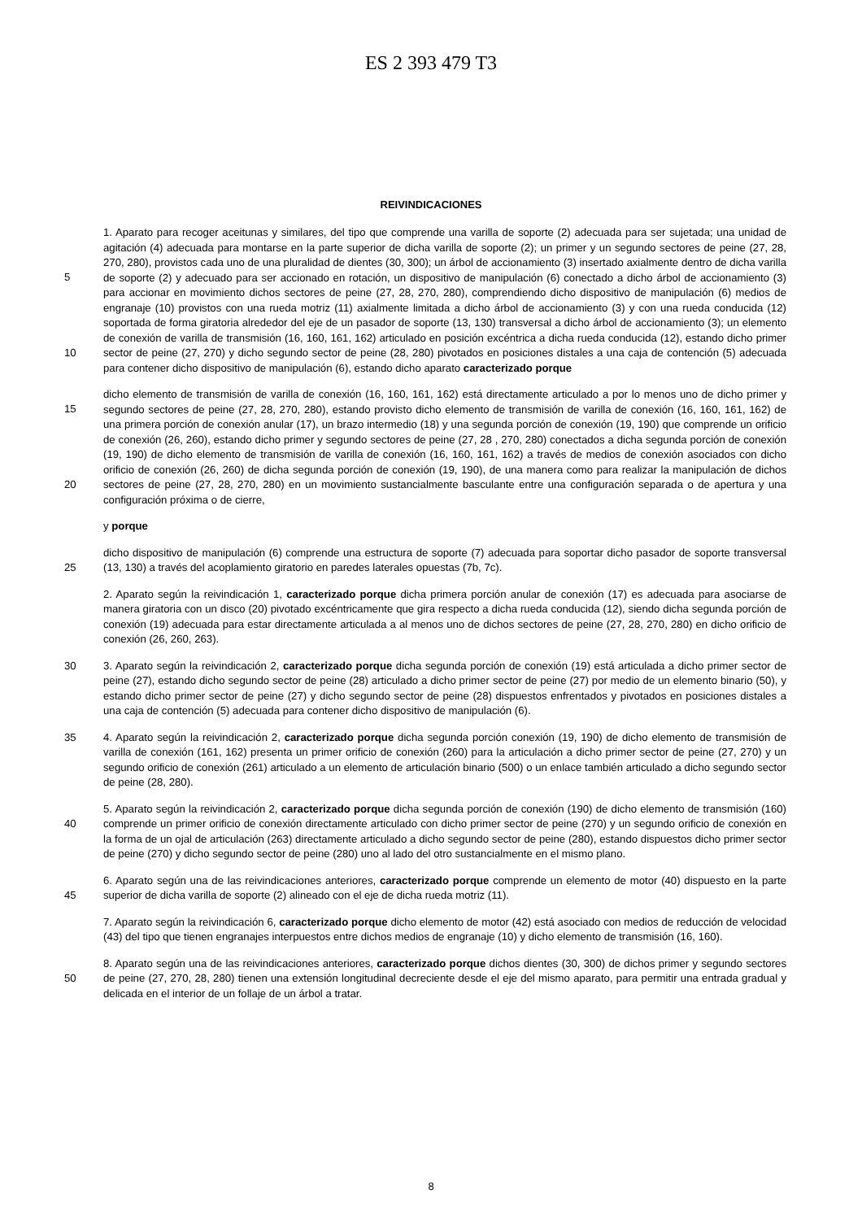ES 2 393 479 T3
REIVINDICACIONES
1. Aparato para recoger aceitunas y similares, del tipo que comprende una varilla de soporte (2) adecuada para ser sujetada; una unidad de agitación (4) adecuada para montarse en la parte superior de dicha varilla de soporte (2); un primer y un segundo sectores de peine (27, 28, 270, 280), provistos cada uno de una pluralidad de dientes (30, 300);
5
un árbol de accionamiento (3) insertado axialmente dentro de dicha varilla de soporte (2) y adecuado para ser accionado en rotación, un dispositivo de manipulación (6) conectado a dicho árbol de accionamiento (3) para accionar en movimiento dichos sectores de peine (27, 28, 270, 280), comprendiendo dicho dispositivo de manipulación (6) medios de engranaje (10) provistos con una rueda motriz (11) axialmente limitada a dicho árbol de accionamiento (3) y con una rueda conducida (12) soportada de forma giratoria alrededor del eje de un pasador de
10
soporte (13, 130) transversal a dicho árbol de accionamiento (3); un elemento de conexión de varilla de transmisión (16, 160, 161, 162) articulado en posición excéntrica a dicha rueda conducida (12), estando dicho primer sector de peine (27, 270) y dicho segundo sector de peine (28, 280) pivotados en posiciones distales a una caja de contención (5) adecuada para contener dicho dispositivo de manipulación (6), estando dicho aparato caracterizado porque
dicho elemento de transmisión de varilla de conexión (16, 160, 161, 162) está directamente articulado a por lo
15
menos uno de dicho primer y segundo sectores de peine (27, 28, 270, 280), estando provisto dicho elemento de transmisión de varilla de conexión (16, 160, 161, 162) de una primera porción de conexión anular (17), un brazo intermedio (18) y una segunda porción de conexión (19, 190) que comprende un orificio de conexión (26, 260), estando dicho primer y segundo sectores de peine (27, 28 , 270, 280) conectados a dicha segunda porción de conexión (19, 190) de dicho elemento de transmisión de varilla de conexión (16, 160, 161, 162) a través de medios
20
de conexión asociados con dicho orificio de conexión (26, 260) de dicha segunda porción de conexión (19, 190), de una manera como para realizar la manipulación de dichos sectores de peine (27, 28, 270, 280) en un movimiento sustancialmente basculante entre una configuración separada o de apertura y una configuración próxima o de cierre,
y porque
dicho dispositivo de manipulación (6) comprende una estructura de soporte (7) adecuada para soportar dicho
25
pasador de soporte transversal (13, 130) a través del acoplamiento giratorio en paredes laterales opuestas (7b, 7c).
2. Aparato según la reivindicación 1, caracterizado porque dicha primera porción anular de conexión (17) es adecuada para asociarse de manera giratoria con un disco (20) pivotado excéntricamente que gira respecto a dicha rueda conducida (12), siendo dicha segunda porción de conexión (19) adecuada para estar directamente articulada a al menos uno de dichos sectores de peine (27, 28, 270, 280) en dicho orificio de conexión (26, 260, 263).
30 3. Aparato según la reivindicación 2, caracterizado porque dicha segunda porción de conexión (19) está articulada a dicho primer sector de peine (27), estando dicho segundo sector de peine (28) articulado a dicho primer sector de peine (27) por medio de un elemento binario (50), y estando dicho primer sector de peine (27) y dicho segundo sector de peine (28) dispuestos enfrentados y pivotados en posiciones distales a una caja de contención (5) adecuada para contener dicho dispositivo de manipulación (6).
35 4. Aparato según la reivindicación 2, caracterizado porque dicha segunda porción conexión (19, 190) de dicho elemento de transmisión de varilla de conexión (161, 162) presenta un primer orificio de conexión (260) para la articulación a dicho primer sector de peine (27, 270) y un segundo orificio de conexión (261) articulado a un elemento de articulación binario (500) o un enlace también articulado a dicho segundo sector de peine (28, 280).
5. Aparato según la reivindicación 2, caracterizado porque dicha segunda porción de conexión (190) de dicho
40
elemento de transmisión (160) comprende un primer orificio de conexión directamente articulado con dicho primer sector de peine (270) y un segundo orificio de conexión en la forma de un ojal de articulación (263) directamente articulado a dicho segundo sector de peine (280), estando dispuestos dicho primer sector de peine (270) y dicho segundo sector de peine (280) uno al lado del otro sustancialmente en el mismo plano.
6. Aparato según una de las reivindicaciones anteriores, caracterizado porque comprende un elemento de motor
45
(40) dispuesto en la parte superior de dicha varilla de soporte (2) alineado con el eje de dicha rueda motriz (11).
7. Aparato según la reivindicación 6, caracterizado porque dicho elemento de motor (42) está asociado con medios de reducción de velocidad (43) del tipo que tienen engranajes interpuestos entre dichos medios de engranaje (10) y dicho elemento de transmisión (16, 160).
8. Aparato según una de las reivindicaciones anteriores, caracterizado porque dichos dientes (30, 300) de dichos
50
primer y segundo sectores de peine (27, 270, 28, 280) tienen una extensión longitudinal decreciente desde el eje del mismo aparato, para permitir una entrada gradual y delicada en el interior de un follaje de un árbol a tratar.
8